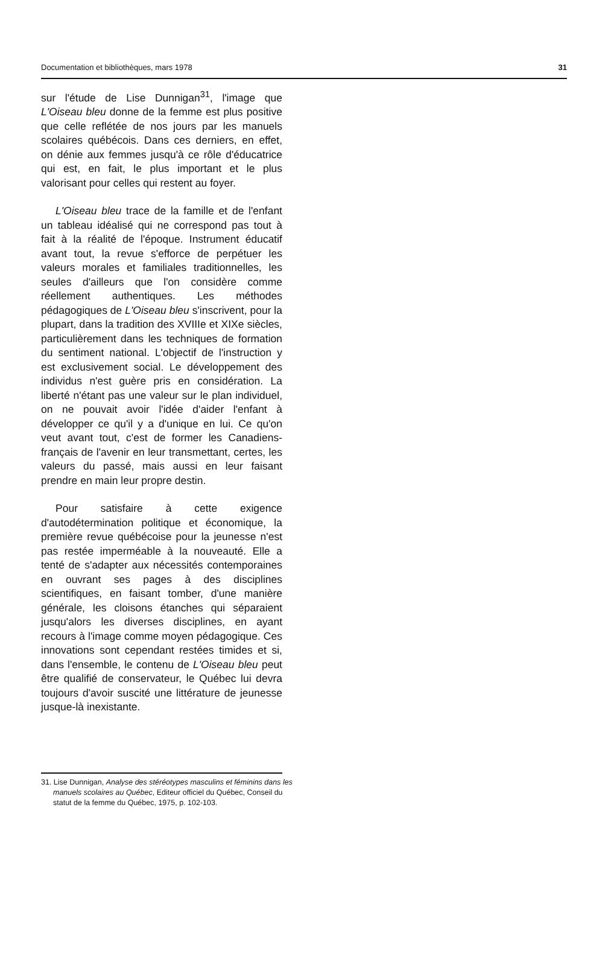Documentation et bibliothèques, mars 1978 31
sur l'étude de Lise Dunnigan<sup>31</sup>, l'image que L'Oiseau bleu donne de la femme est plus positive que celle reflétée de nos jours par les manuels scolaires québécois. Dans ces derniers, en effet, on dénie aux femmes jusqu'à ce rôle d'éducatrice qui est, en fait, le plus important et le plus valorisant pour celles qui restent au foyer.
L'Oiseau bleu trace de la famille et de l'enfant un tableau idéalisé qui ne correspond pas tout à fait à la réalité de l'époque. Instrument éducatif avant tout, la revue s'efforce de perpétuer les valeurs morales et familiales traditionnelles, les seules d'ailleurs que l'on considère comme réellement authentiques. Les méthodes pédagogiques de L'Oiseau bleu s'inscrivent, pour la plupart, dans la tradition des XVIIIe et XIXe siècles, particulièrement dans les techniques de formation du sentiment national. L'objectif de l'instruction y est exclusivement social. Le développement des individus n'est guère pris en considération. La liberté n'étant pas une valeur sur le plan individuel, on ne pouvait avoir l'idée d'aider l'enfant à développer ce qu'il y a d'unique en lui. Ce qu'on veut avant tout, c'est de former les Canadiens-français de l'avenir en leur transmettant, certes, les valeurs du passé, mais aussi en leur faisant prendre en main leur propre destin.
Pour satisfaire à cette exigence d'autodétermination politique et économique, la première revue québécoise pour la jeunesse n'est pas restée imperméable à la nouveauté. Elle a tenté de s'adapter aux nécessités contemporaines en ouvrant ses pages à des disciplines scientifiques, en faisant tomber, d'une manière générale, les cloisons étanches qui séparaient jusqu'alors les diverses disciplines, en ayant recours à l'image comme moyen pédagogique. Ces innovations sont cependant restées timides et si, dans l'ensemble, le contenu de L'Oiseau bleu peut être qualifié de conservateur, le Québec lui devra toujours d'avoir suscité une littérature de jeunesse jusque-là inexistante.
31. Lise Dunnigan, Analyse des stéréotypes masculins et féminins dans les manuels scolaires au Québec, Editeur officiel du Québec, Conseil du statut de la femme du Québec, 1975, p. 102-103.